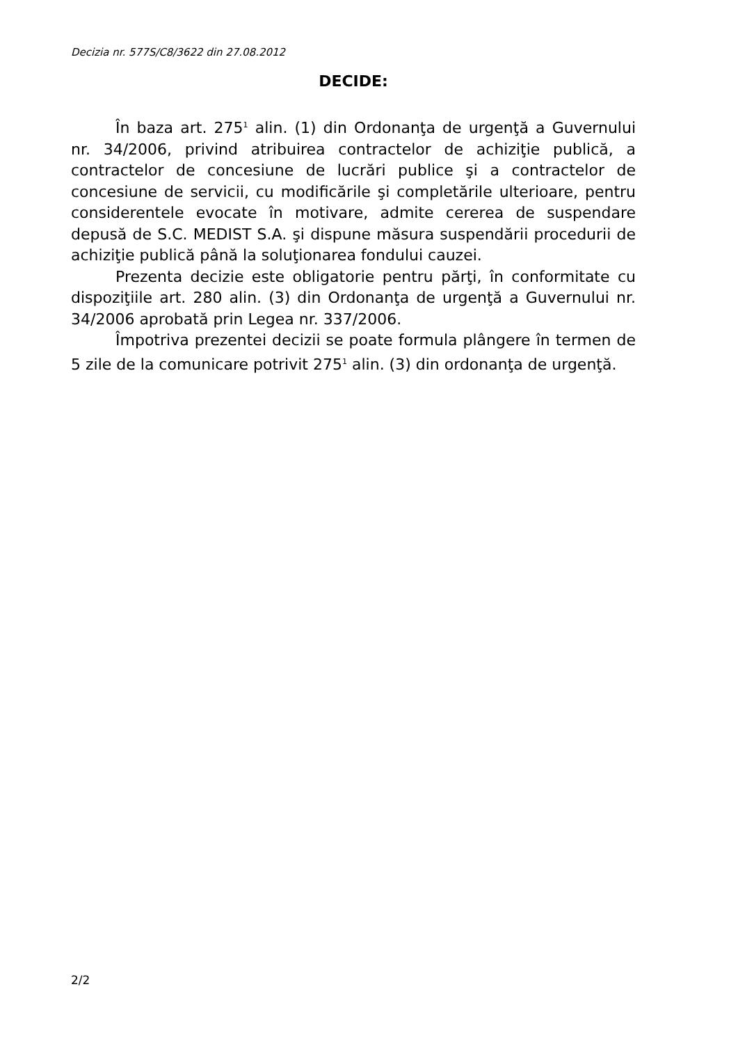Decizia nr. 577S/C8/3622 din 27.08.2012
DECIDE:
În baza art. 275<sup>1</sup> alin. (1) din Ordonanţa de urgenţă a Guvernului nr. 34/2006, privind atribuirea contractelor de achiziţie publică, a contractelor de concesiune de lucrări publice şi a contractelor de concesiune de servicii, cu modificările şi completările ulterioare, pentru considerentele evocate în motivare, admite cererea de suspendare depusă de S.C. MEDIST S.A. şi dispune măsura suspendării procedurii de achiziţie publică până la soluţionarea fondului cauzei.
Prezenta decizie este obligatorie pentru părţi, în conformitate cu dispoziţiile art. 280 alin. (3) din Ordonanţa de urgenţă a Guvernului nr. 34/2006 aprobată prin Legea nr. 337/2006.
Împotriva prezentei decizii se poate formula plângere în termen de 5 zile de la comunicare potrivit 275<sup>1</sup> alin. (3) din ordonanţa de urgenţă.
2/2